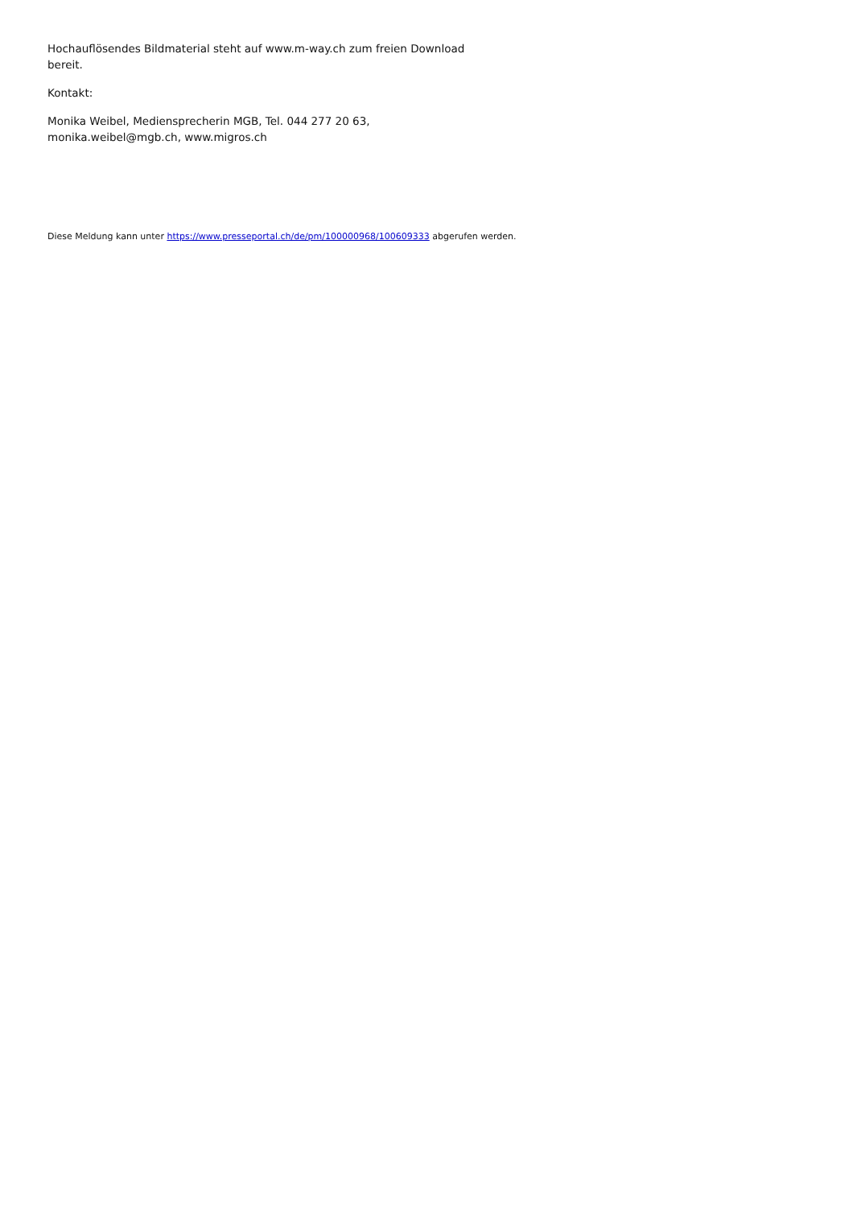Hochauflösendes Bildmaterial steht auf www.m-way.ch zum freien Download bereit.
Kontakt:
Monika Weibel, Mediensprecherin MGB, Tel. 044 277 20 63, monika.weibel@mgb.ch, www.migros.ch
Diese Meldung kann unter https://www.presseportal.ch/de/pm/100000968/100609333 abgerufen werden.